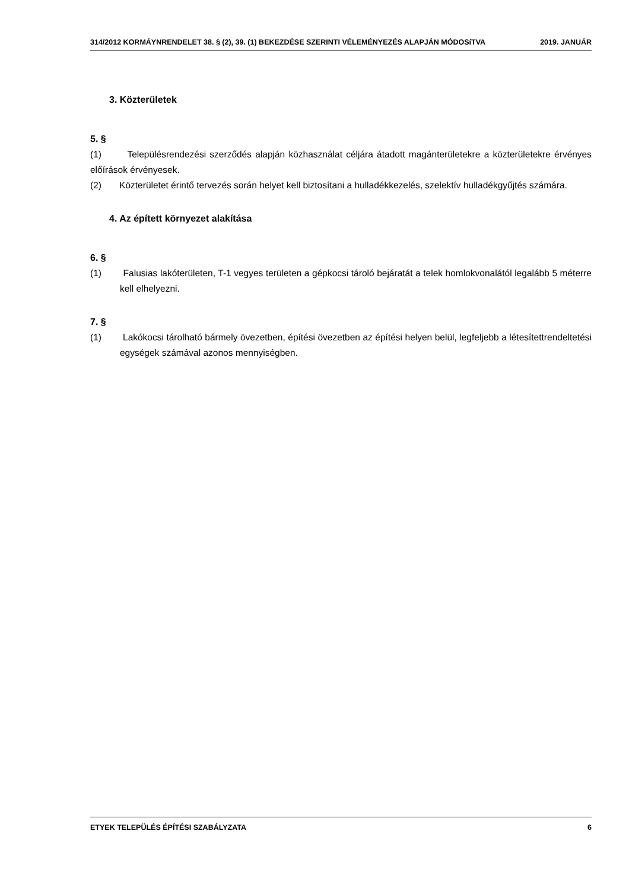314/2012 KORMÁYNRENDELET 38. § (2), 39. (1) BEKEZDÉSE SZERINTI VÉLEMÉNYEZÉS ALAPJÁN MÓDOSíTVA 2019. JANUÁR
3. Közterületek
5. §
(1) Településrendezési szerződés alapján közhasználat céljára átadott magánterületekre a közterületekre érvényes előírások érvényesek.
(2) Közterületet érintő tervezés során helyet kell biztosítani a hulladékkezelés, szelektív hulladékgyűjtés számára.
4. Az épített környezet alakítása
6. §
(1) Falusias lakóterületen, T-1 vegyes területen a gépkocsi tároló bejáratát a telek homlokvonalától legalább 5 méterre kell elhelyezni.
7. §
(1) Lakókocsi tárolható bármely övezetben, építési övezetben az építési helyen belül, legfeljebb a létesítettrendeltetési egységek számával azonos mennyiségben.
ETYEK TELEPÜLÉS ÉPÍTÉSI SZABÁLYZATA 6